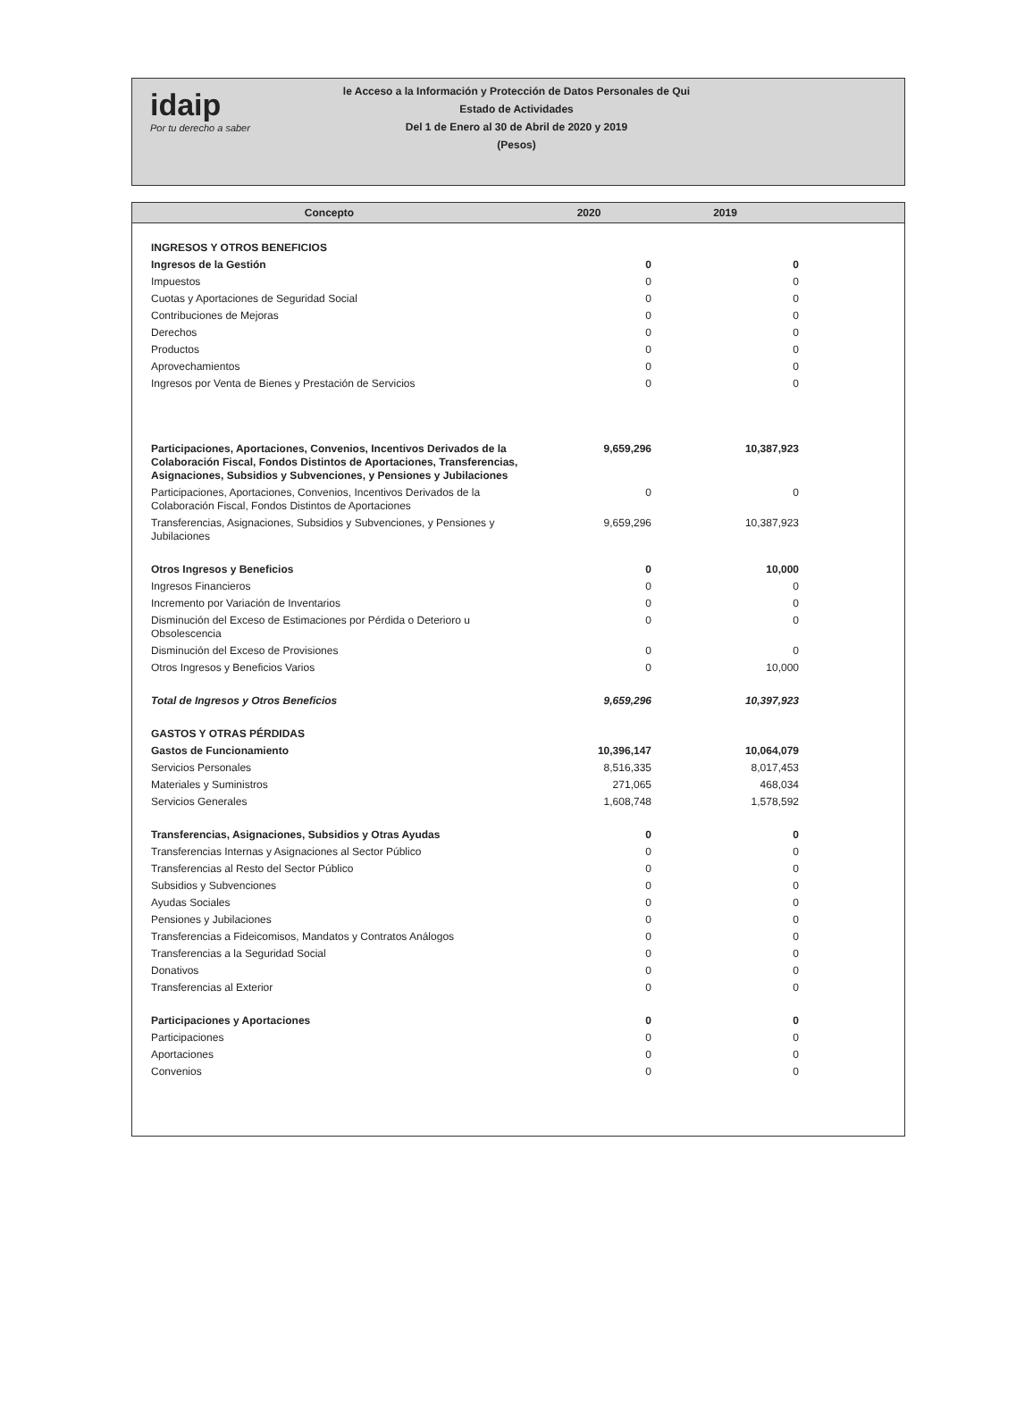idaip
Por tu derecho a saber
le Acceso a la Información y Protección de Datos Personales de Qui
Estado de Actividades
Del 1 de Enero al 30 de Abril de 2020 y 2019
(Pesos)
| Concepto | 2020 | 2019 | |
| --- | --- | --- | --- |
| INGRESOS Y OTROS BENEFICIOS | | | |
| Ingresos de la Gestión | 0 | 0 | |
| Impuestos | 0 | 0 | |
| Cuotas y Aportaciones de Seguridad Social | 0 | 0 | |
| Contribuciones de Mejoras | 0 | 0 | |
| Derechos | 0 | 0 | |
| Productos | 0 | 0 | |
| Aprovechamientos | 0 | 0 | |
| Ingresos por Venta de Bienes y Prestación de Servicios | 0 | 0 | |
| Participaciones, Aportaciones, Convenios, Incentivos Derivados de la Colaboración Fiscal, Fondos Distintos de Aportaciones, Transferencias, Asignaciones, Subsidios y Subvenciones, y Pensiones y Jubilaciones | 9,659,296 | 10,387,923 | |
| Participaciones, Aportaciones, Convenios, Incentivos Derivados de la Colaboración Fiscal, Fondos Distintos de Aportaciones | 0 | 0 | |
| Transferencias, Asignaciones, Subsidios y Subvenciones, y Pensiones y Jubilaciones | 9,659,296 | 10,387,923 | |
| Otros Ingresos y Beneficios | 0 | 10,000 | |
| Ingresos Financieros | 0 | 0 | |
| Incremento por Variación de Inventarios | 0 | 0 | |
| Disminución del Exceso de Estimaciones por Pérdida o Deterioro u Obsolescencia | 0 | 0 | |
| Disminución del Exceso de Provisiones | 0 | 0 | |
| Otros Ingresos y Beneficios Varios | 0 | 10,000 | |
| Total de Ingresos y Otros Beneficios | 9,659,296 | 10,397,923 | |
| GASTOS Y OTRAS PÉRDIDAS | | | |
| Gastos de Funcionamiento | 10,396,147 | 10,064,079 | |
| Servicios Personales | 8,516,335 | 8,017,453 | |
| Materiales y Suministros | 271,065 | 468,034 | |
| Servicios Generales | 1,608,748 | 1,578,592 | |
| Transferencias, Asignaciones, Subsidios y Otras Ayudas | 0 | 0 | |
| Transferencias Internas y Asignaciones al Sector Público | 0 | 0 | |
| Transferencias al Resto del Sector Público | 0 | 0 | |
| Subsidios y Subvenciones | 0 | 0 | |
| Ayudas Sociales | 0 | 0 | |
| Pensiones y Jubilaciones | 0 | 0 | |
| Transferencias a Fideicomisos, Mandatos y Contratos Análogos | 0 | 0 | |
| Transferencias a la Seguridad Social | 0 | 0 | |
| Donativos | 0 | 0 | |
| Transferencias al Exterior | 0 | 0 | |
| Participaciones y Aportaciones | 0 | 0 | |
| Participaciones | 0 | 0 | |
| Aportaciones | 0 | 0 | |
| Convenios | 0 | 0 | |